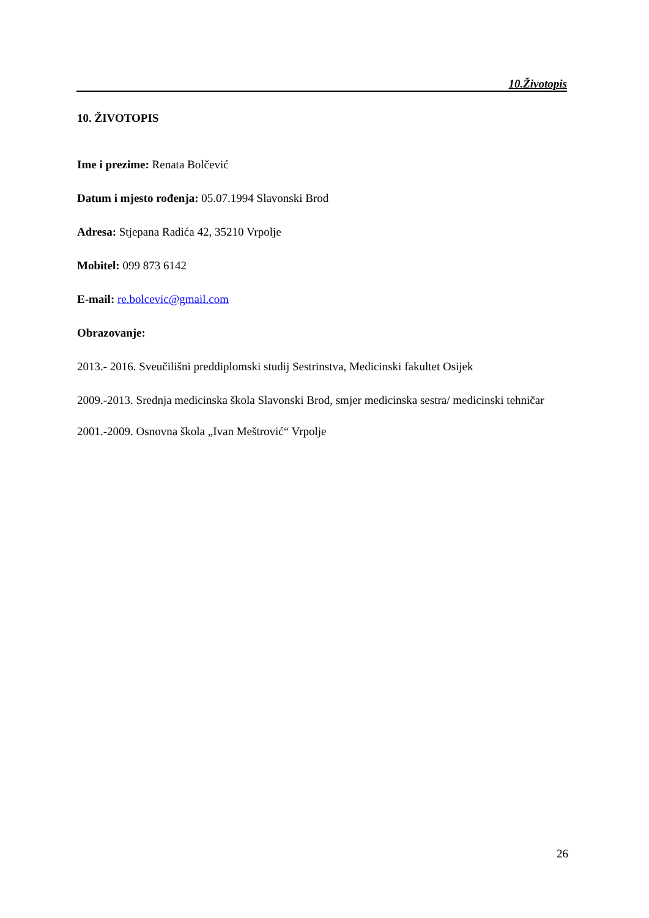10.Životopis
10. ŽIVOTOPIS
Ime i prezime: Renata Bolčević
Datum i mjesto rođenja: 05.07.1994 Slavonski Brod
Adresa: Stjepana Radića 42, 35210 Vrpolje
Mobitel: 099 873 6142
E-mail: re.bolcevic@gmail.com
Obrazovanje:
2013.- 2016. Sveučilišni preddiplomski studij Sestrinstva, Medicinski fakultet Osijek
2009.-2013. Srednja medicinska škola Slavonski Brod, smjer medicinska sestra/ medicinski tehničar
2001.-2009. Osnovna škola „Ivan Meštrović“ Vrpolje
26